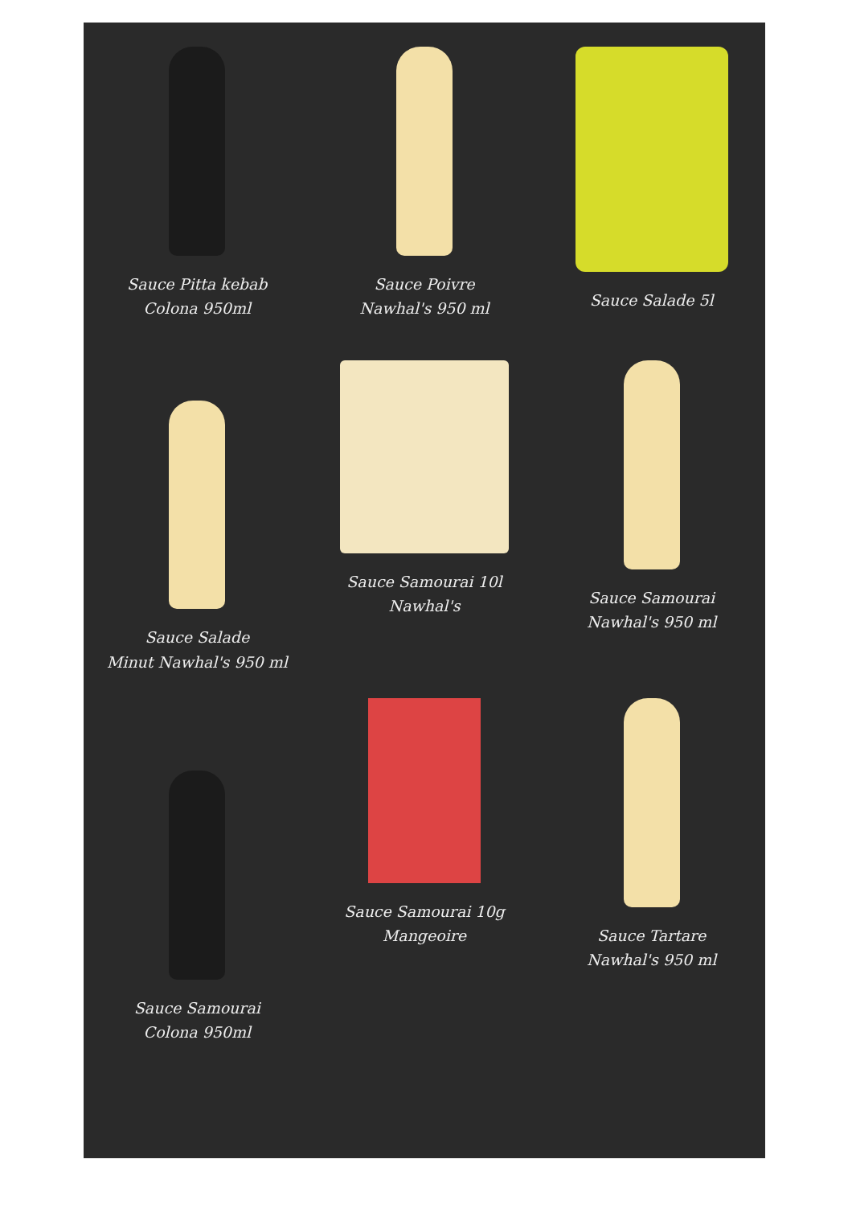Sauce Pitta kebab
Colona 950ml
Sauce Poivre
Nawhal's 950 ml
Sauce Salade 5l
Sauce Salade
Minut Nawhal's 950 ml
Sauce Samourai 10l
Nawhal's
Sauce Samourai
Nawhal's 950 ml
Sauce Samourai
Colona 950ml
Sauce Samourai 10g
Mangeoire
Sauce Tartare
Nawhal's 950 ml